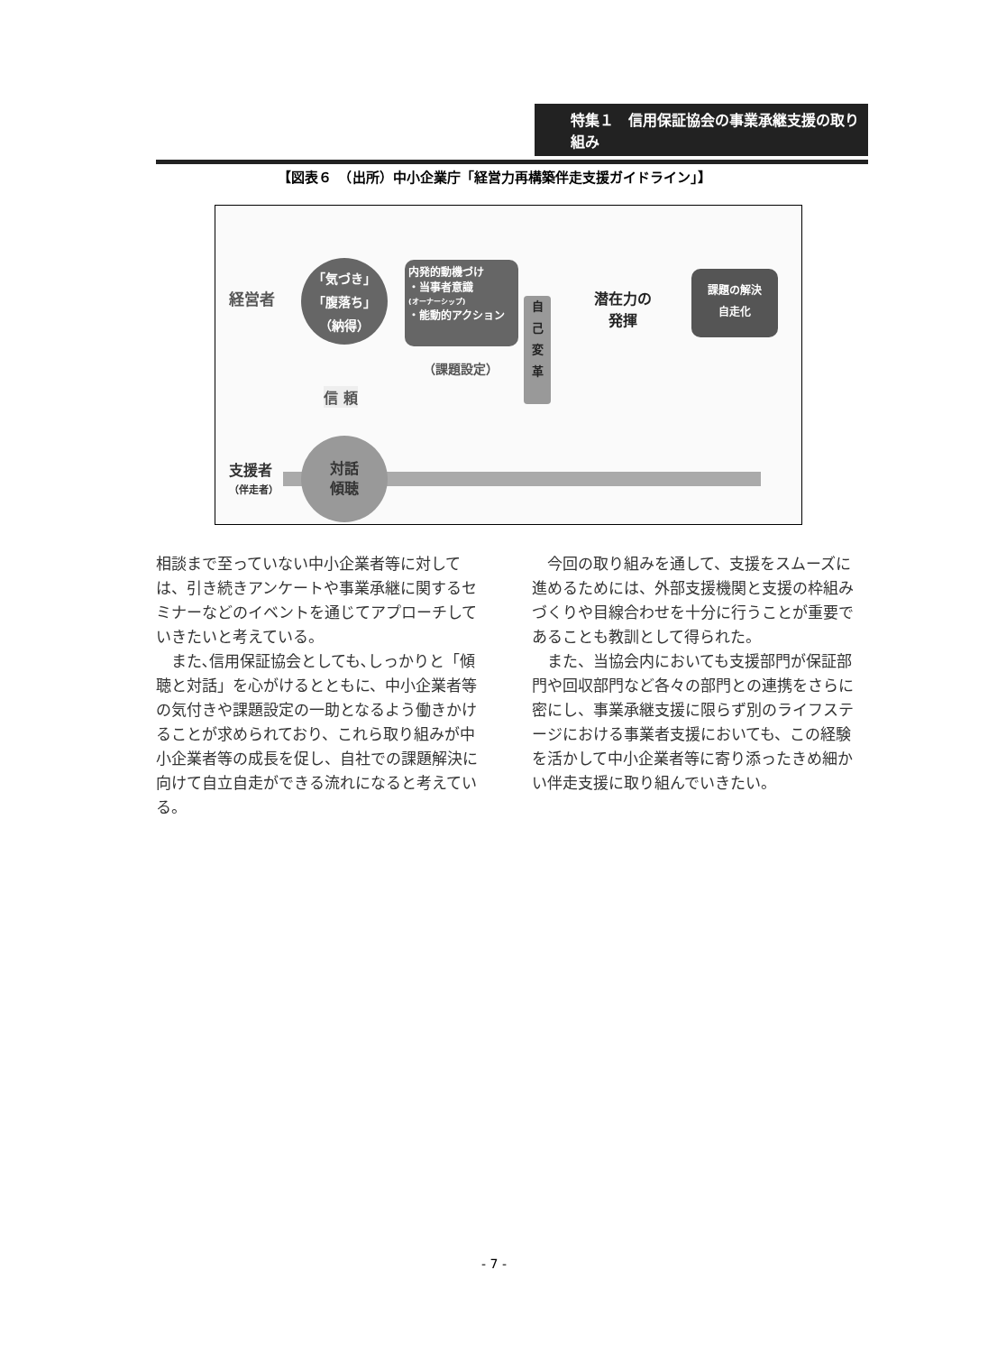特集１　信用保証協会の事業承継支援の取り組み
【図表６　（出所）中小企業庁「経営力再構築伴走支援ガイドライン」】
経営者
「気づき」
「腹落ち」
（納得）
内発的動機づけ
・当事者意識
(オーナーシップ)
・能動的アクション
（課題設定）
自
己
変
革
潜在力の
発揮
課題の解決
自走化
信 頼
支援者
（伴走者）
対話
傾聴
相談まで至っていない中小企業者等に対しては、引き続きアンケートや事業承継に関するセミナーなどのイベントを通じてアプローチしていきたいと考えている。
また､信用保証協会としても､しっかりと「傾聴と対話」を心がけるとともに、中小企業者等の気付きや課題設定の一助となるよう働きかけることが求められており、これら取り組みが中小企業者等の成長を促し、自社での課題解決に向けて自立自走ができる流れになると考えている。
今回の取り組みを通して、支援をスムーズに進めるためには、外部支援機関と支援の枠組みづくりや目線合わせを十分に行うことが重要であることも教訓として得られた。
また、当協会内においても支援部門が保証部門や回収部門など各々の部門との連携をさらに密にし、事業承継支援に限らず別のライフステージにおける事業者支援においても、この経験を活かして中小企業者等に寄り添ったきめ細かい伴走支援に取り組んでいきたい。
- 7 -